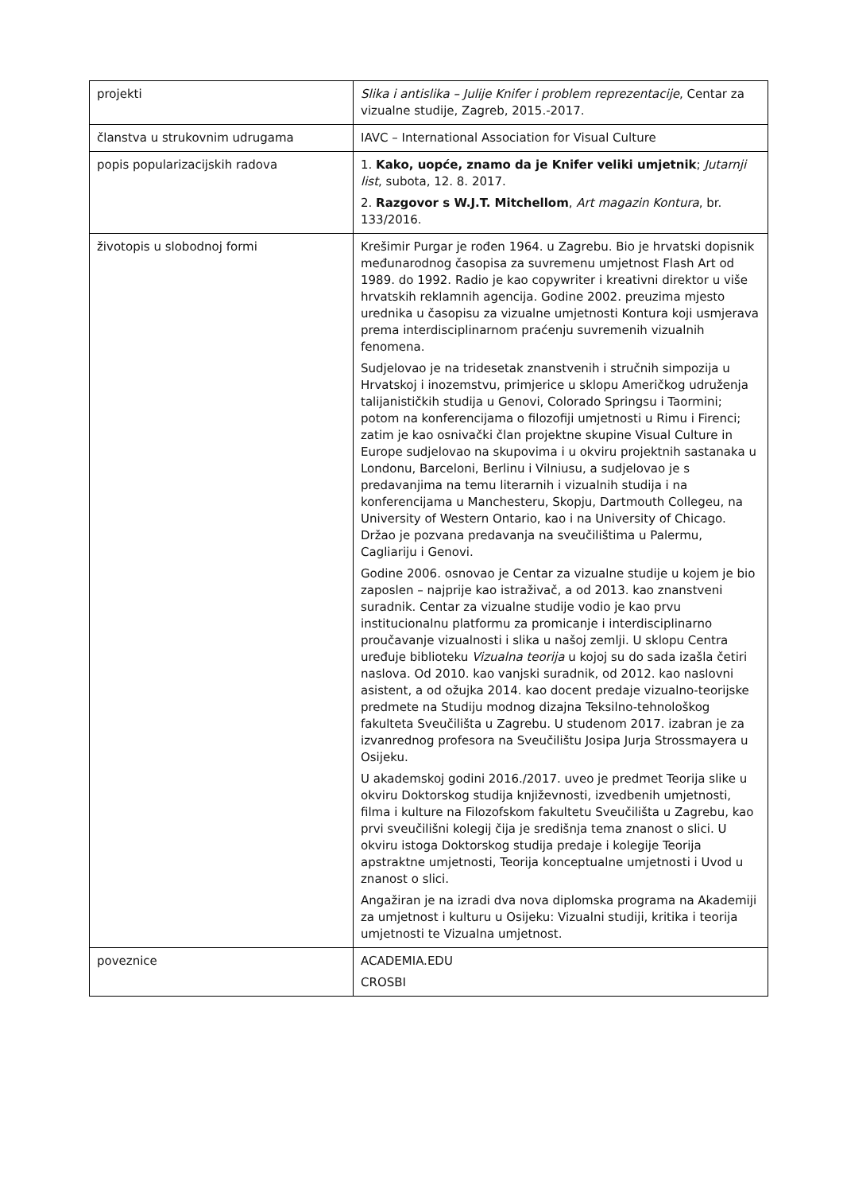| projekti | Slika i antislika – Julije Knifer i problem reprezentacije , Centar za vizualne studije, Zagreb, 2015.-2017. |
| članstva u strukovnim udrugama | IAVC – International Association for Visual Culture |
| popis popularizacijskih radova | 1. Kako, uopće, znamo da je Knifer veliki umjetnik ; Jutarnji list , subota, 12. 8. 2017. 2. Razgovor s W.J.T. Mitchellom , Art magazin Kontura , br. 133/2016. |
| životopis u slobodnoj formi | Krešimir Purgar je rođen 1964. u Zagrebu. Bio je hrvatski dopisnik međunarodnog časopisa za suvremenu umjetnost Flash Art od 1989. do 1992. Radio je kao copywriter i kreativni direktor u više hrvatskih reklamnih agencija. Godine 2002. preuzima mjesto urednika u časopisu za vizualne umjetnosti Kontura koji usmjerava prema interdisciplinarnom praćenju suvremenih vizualnih fenomena. Sudjelovao je na tridesetak znanstvenih i stručnih simpozija u Hrvatskoj i inozemstvu, primjerice u sklopu Američkog udruženja talijanističkih studija u Genovi, Colorado Springsu i Taormini; potom na konferencijama o filozofiji umjetnosti u Rimu i Firenci; zatim je kao osnivački član projektne skupine Visual Culture in Europe sudjelovao na skupovima i u okviru projektnih sastanaka u Londonu, Barceloni, Berlinu i Vilniusu, a sudjelovao je s predavanjima na temu literarnih i vizualnih studija i na konferencijama u Manchesteru, Skopju, Dartmouth Collegeu, na University of Western Ontario, kao i na University of Chicago. Držao je pozvana predavanja na sveučilištima u Palermu, Cagliariju i Genovi. Godine 2006. osnovao je Centar za vizualne studije u kojem je bio zaposlen – najprije kao istraživač, a od 2013. kao znanstveni suradnik. Centar za vizualne studije vodio je kao prvu institucionalnu platformu za promicanje i interdisciplinarno proučavanje vizualnosti i slika u našoj zemlji. U sklopu Centra uređuje biblioteku Vizualna teorija u kojoj su do sada izašla četiri naslova. Od 2010. kao vanjski suradnik, od 2012. kao naslovni asistent, a od ožujka 2014. kao docent predaje vizualno-teorijske predmete na Studiju modnog dizajna Teksilno-tehnološkog fakulteta Sveučilišta u Zagrebu. U studenom 2017. izabran je za izvanrednog profesora na Sveučilištu Josipa Jurja Strossmayera u Osijeku. U akademskoj godini 2016./2017. uveo je predmet Teorija slike u okviru Doktorskog studija književnosti, izvedbenih umjetnosti, filma i kulture na Filozofskom fakultetu Sveučilišta u Zagrebu, kao prvi sveučilišni kolegij čija je središnja tema znanost o slici. U okviru istoga Doktorskog studija predaje i kolegije Teorija apstraktne umjetnosti, Teorija konceptualne umjetnosti i Uvod u znanost o slici. Angažiran je na izradi dva nova diplomska programa na Akademiji za umjetnost i kulturu u Osijeku: Vizualni studiji, kritika i teorija umjetnosti te Vizualna umjetnost. |
| poveznice | ACADEMIA.EDU CROSBI |